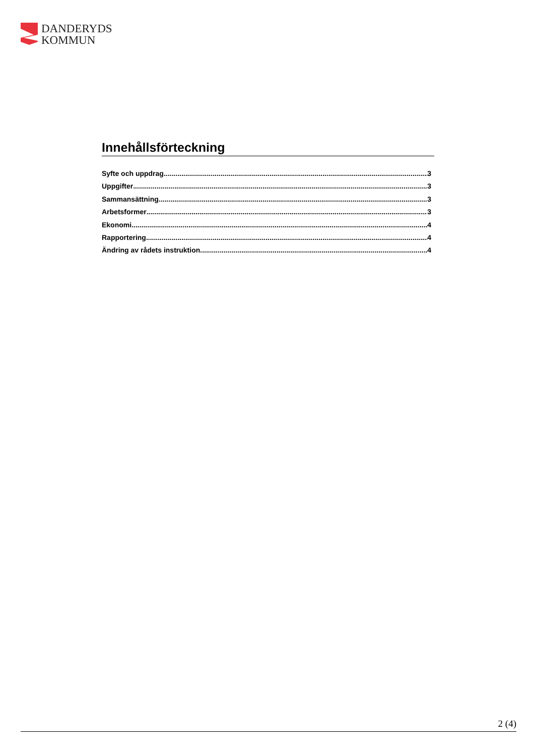DANDERYDS
KOMMUN
Innehållsförteckning
Syfte och uppdrag 3
Uppgifter 3
Sammansättning 3
Arbetsformer 3
Ekonomi 4
Rapportering 4
Ändring av rådets instruktion 4
2 (4)